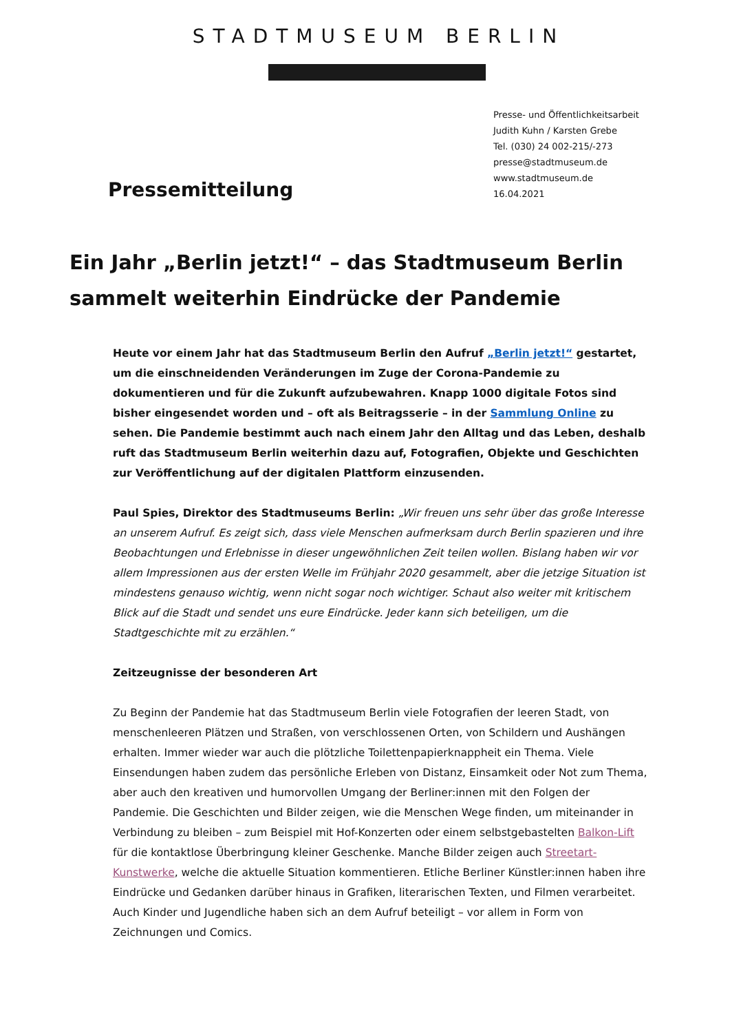STADTMUSEUM BERLIN
Pressemitteilung
Presse- und Öffentlichkeitsarbeit
Judith Kuhn / Karsten Grebe
Tel. (030) 24 002-215/-273
presse@stadtmuseum.de
www.stadtmuseum.de
16.04.2021
Ein Jahr „Berlin jetzt!“ – das Stadtmuseum Berlin sammelt weiterhin Eindrücke der Pandemie
Heute vor einem Jahr hat das Stadtmuseum Berlin den Aufruf „Berlin jetzt!“ gestartet, um die einschneidenden Veränderungen im Zuge der Corona-Pandemie zu dokumentieren und für die Zukunft aufzubewahren. Knapp 1000 digitale Fotos sind bisher eingesendet worden und – oft als Beitragsserie – in der Sammlung Online zu sehen. Die Pandemie bestimmt auch nach einem Jahr den Alltag und das Leben, deshalb ruft das Stadtmuseum Berlin weiterhin dazu auf, Fotografien, Objekte und Geschichten zur Veröffentlichung auf der digitalen Plattform einzusenden.
Paul Spies, Direktor des Stadtmuseums Berlin: „Wir freuen uns sehr über das große Interesse an unserem Aufruf. Es zeigt sich, dass viele Menschen aufmerksam durch Berlin spazieren und ihre Beobachtungen und Erlebnisse in dieser ungewöhnlichen Zeit teilen wollen. Bislang haben wir vor allem Impressionen aus der ersten Welle im Frühjahr 2020 gesammelt, aber die jetzige Situation ist mindestens genauso wichtig, wenn nicht sogar noch wichtiger. Schaut also weiter mit kritischem Blick auf die Stadt und sendet uns eure Eindrücke. Jeder kann sich beteiligen, um die Stadtgeschichte mit zu erzählen.“
Zeitzeugnisse der besonderen Art
Zu Beginn der Pandemie hat das Stadtmuseum Berlin viele Fotografien der leeren Stadt, von menschenleeren Plätzen und Straßen, von verschlossenen Orten, von Schildern und Aushängen erhalten. Immer wieder war auch die plötzliche Toilettenpapierknappheit ein Thema. Viele Einsendungen haben zudem das persönliche Erleben von Distanz, Einsamkeit oder Not zum Thema, aber auch den kreativen und humorvollen Umgang der Berliner:innen mit den Folgen der Pandemie. Die Geschichten und Bilder zeigen, wie die Menschen Wege finden, um miteinander in Verbindung zu bleiben – zum Beispiel mit Hof-Konzerten oder einem selbstgebastelten Balkon-Lift für die kontaktlose Überbringung kleiner Geschenke. Manche Bilder zeigen auch Streetart-Kunstwerke, welche die aktuelle Situation kommentieren. Etliche Berliner Künstler:innen haben ihre Eindrücke und Gedanken darüber hinaus in Grafiken, literarischen Texten, und Filmen verarbeitet. Auch Kinder und Jugendliche haben sich an dem Aufruf beteiligt – vor allem in Form von Zeichnungen und Comics.